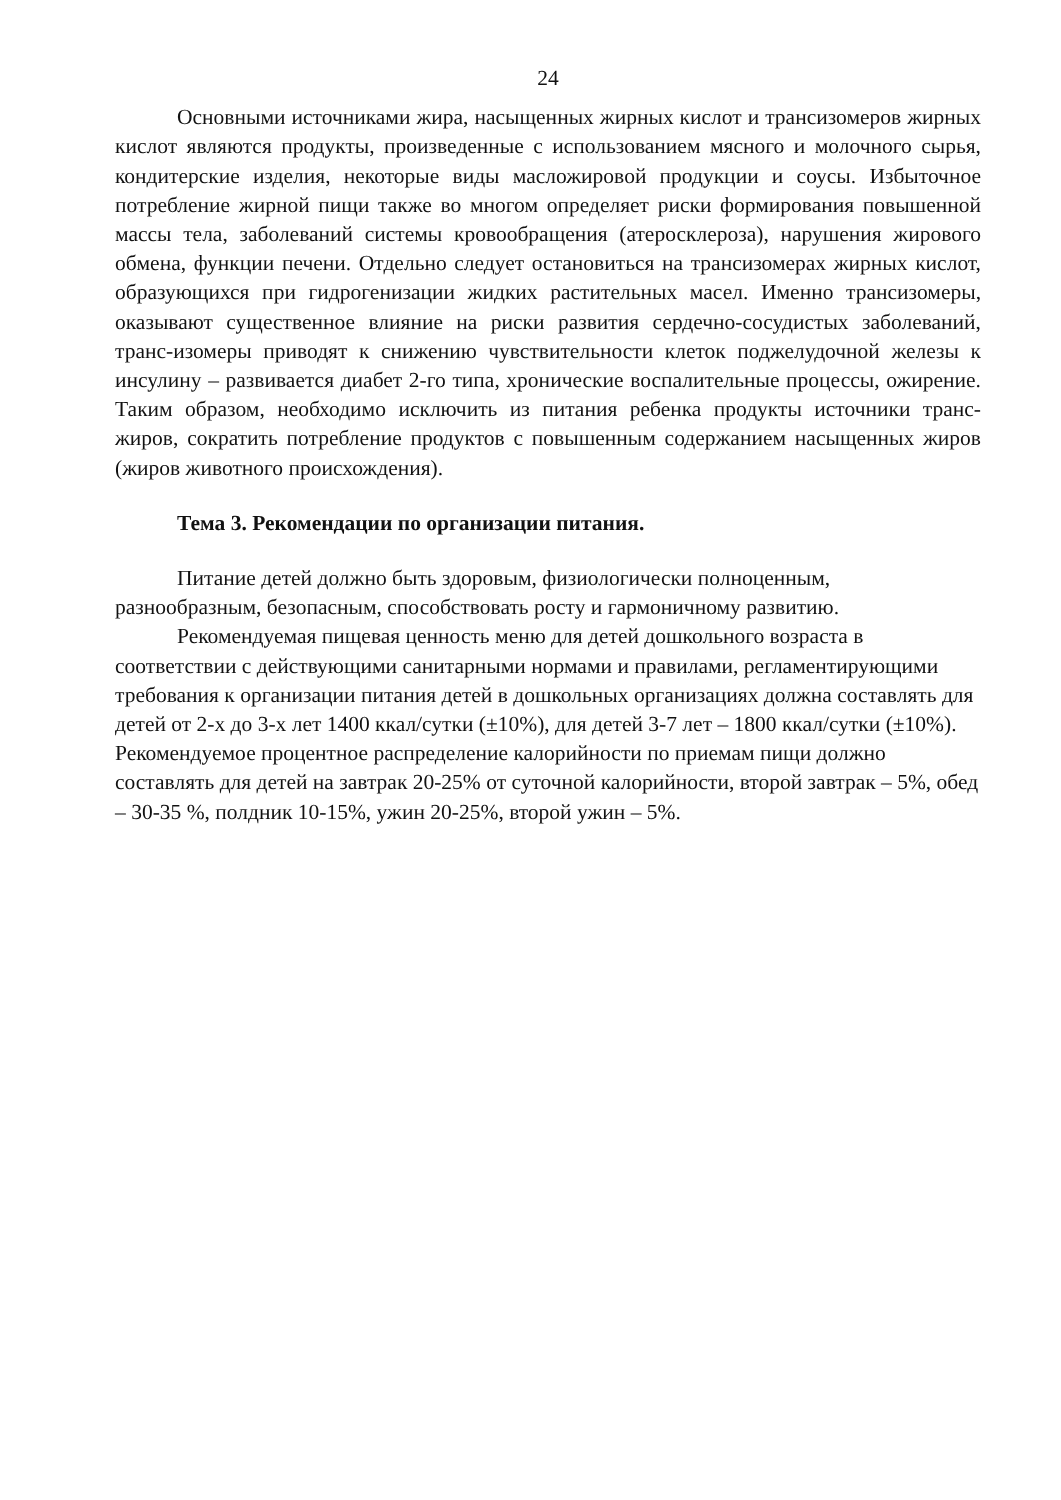24
Основными источниками жира, насыщенных жирных кислот и трансизомеров жирных кислот являются продукты, произведенные с использованием мясного и молочного сырья, кондитерские изделия, некоторые виды масложировой продукции и соусы. Избыточное потребление жирной пищи также во многом определяет риски формирования повышенной массы тела, заболеваний системы кровообращения (атеросклероза), нарушения жирового обмена, функции печени. Отдельно следует остановиться на трансизомерах жирных кислот, образующихся при гидрогенизации жидких растительных масел. Именно трансизомеры, оказывают существенное влияние на риски развития сердечно-сосудистых заболеваний, транс-изомеры приводят к снижению чувствительности клеток поджелудочной железы к инсулину – развивается диабет 2-го типа, хронические воспалительные процессы, ожирение. Таким образом, необходимо исключить из питания ребенка продукты источники транс- жиров, сократить потребление продуктов с повышенным содержанием насыщенных жиров (жиров животного происхождения).
Тема 3. Рекомендации по организации питания.
Питание детей должно быть здоровым, физиологически полноценным, разнообразным, безопасным, способствовать росту и гармоничному развитию.
Рекомендуемая пищевая ценность меню для детей дошкольного возраста в соответствии с действующими санитарными нормами и правилами, регламентирующими требования к организации питания детей в дошкольных организациях должна составлять для детей от 2-х до 3-х лет 1400 ккал/сутки (±10%), для детей 3-7 лет – 1800 ккал/сутки (±10%). Рекомендуемое процентное распределение калорийности по приемам пищи должно составлять для детей на завтрак 20-25% от суточной калорийности, второй завтрак – 5%, обед – 30-35 %, полдник 10-15%, ужин 20-25%, второй ужин – 5%.